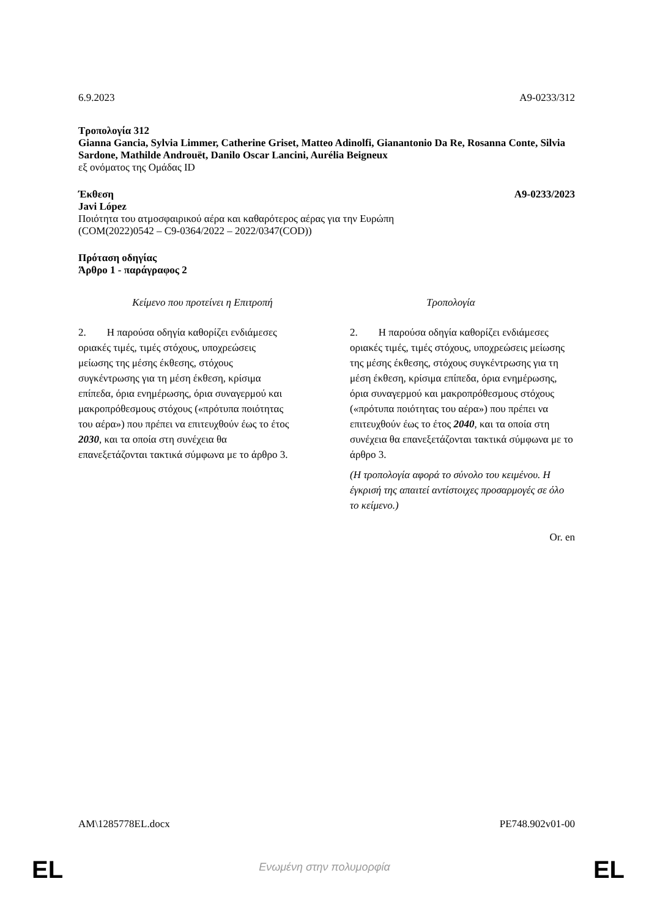6.9.2023 A9-0233/312
Τροπολογία 312
Gianna Gancia, Sylvia Limmer, Catherine Griset, Matteo Adinolfi, Gianantonio Da Re, Rosanna Conte, Silvia Sardone, Mathilde Androuët, Danilo Oscar Lancini, Aurélia Beigneux
εξ ονόματος της Ομάδας ID
Έκθεση A9-0233/2023
Javi López
Ποιότητα του ατμοσφαιρικού αέρα και καθαρότερος αέρας για την Ευρώπη
(COM(2022)0542 – C9-0364/2022 – 2022/0347(COD))
Πρόταση οδηγίας
Άρθρο 1 - παράγραφος 2
| Κείμενο που προτείνει η Επιτροπή | Τροπολογία |
| --- | --- |
| 2. Η παρούσα οδηγία καθορίζει ενδιάμεσες οριακές τιμές, τιμές στόχους, υποχρεώσεις μείωσης της μέσης έκθεσης, στόχους συγκέντρωσης για τη μέση έκθεση, κρίσιμα επίπεδα, όρια ενημέρωσης, όρια συναγερμού και μακροπρόθεσμους στόχους («πρότυπα ποιότητας του αέρα») που πρέπει να επιτευχθούν έως το έτος 2030 , και τα οποία στη συνέχεια θα επανεξετάζονται τακτικά σύμφωνα με το άρθρο 3. | 2. Η παρούσα οδηγία καθορίζει ενδιάμεσες οριακές τιμές, τιμές στόχους, υποχρεώσεις μείωσης της μέσης έκθεσης, στόχους συγκέντρωσης για τη μέση έκθεση, κρίσιμα επίπεδα, όρια ενημέρωσης, όρια συναγερμού και μακροπρόθεσμους στόχους («πρότυπα ποιότητας του αέρα») που πρέπει να επιτευχθούν έως το έτος 2040 , και τα οποία στη συνέχεια θα επανεξετάζονται τακτικά σύμφωνα με το άρθρο 3. (Η τροπολογία αφορά το σύνολο του κειμένου. Η έγκρισή της απαιτεί αντίστοιχες προσαρμογές σε όλο το κείμενο.) |
Or. en
AM\1285778EL.docx PE748.902v01-00
EL
Ενωμένη στην πολυμορφία EL